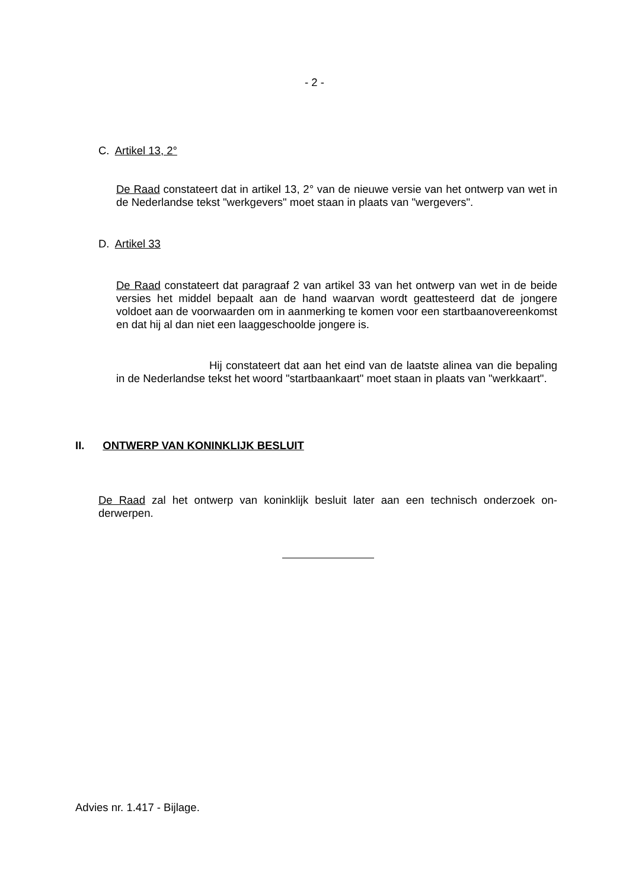- 2 -
C. Artikel 13, 2°
De Raad constateert dat in artikel 13, 2° van de nieuwe versie van het ontwerp van wet in de Nederlandse tekst "werkgevers" moet staan in plaats van "wergevers".
D. Artikel 33
De Raad constateert dat paragraaf 2 van artikel 33 van het ontwerp van wet in de beide versies het middel bepaalt aan de hand waarvan wordt geattesteerd dat de jongere voldoet aan de voorwaarden om in aanmerking te komen voor een start­baanovereenkomst en dat hij al dan niet een laaggeschoolde jongere is.
Hij constateert dat aan het eind van de laatste alinea van die bepa­ling in de Nederlandse tekst het woord "startbaankaart" moet staan in plaats van "werkkaart".
II. ONTWERP VAN KONINKLIJK BESLUIT
De Raad zal het ontwerp van koninklijk besluit later aan een technisch onderzoek on­derwerpen.
Advies nr. 1.417 - Bijlage.